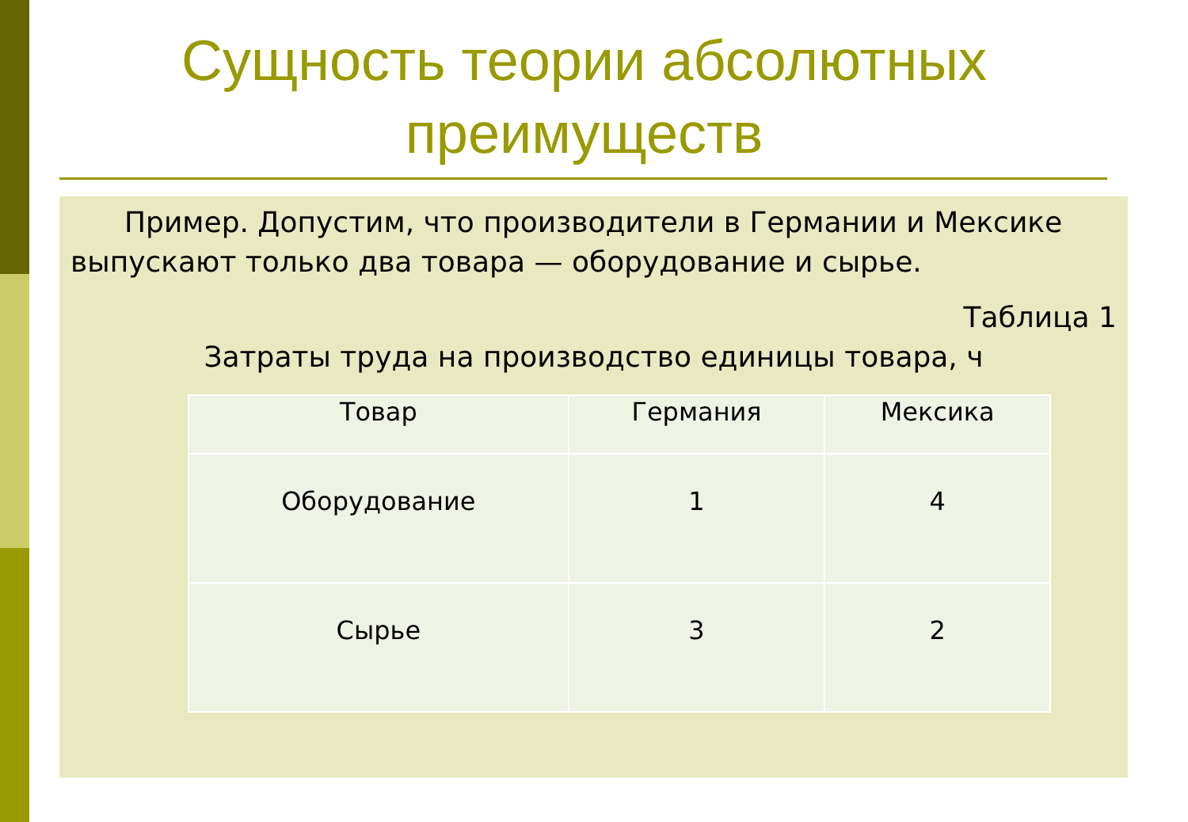Сущность теории абсолютных преимуществ
Пример. Допустим, что производители в Германии и Мексике выпускают только два товара — оборудование и сырье.
Таблица 1
Затраты труда на производство единицы товара, ч
| Товар | Германия | Мексика |
| --- | --- | --- |
| Оборудование | 1 | 4 |
| Сырье | 3 | 2 |